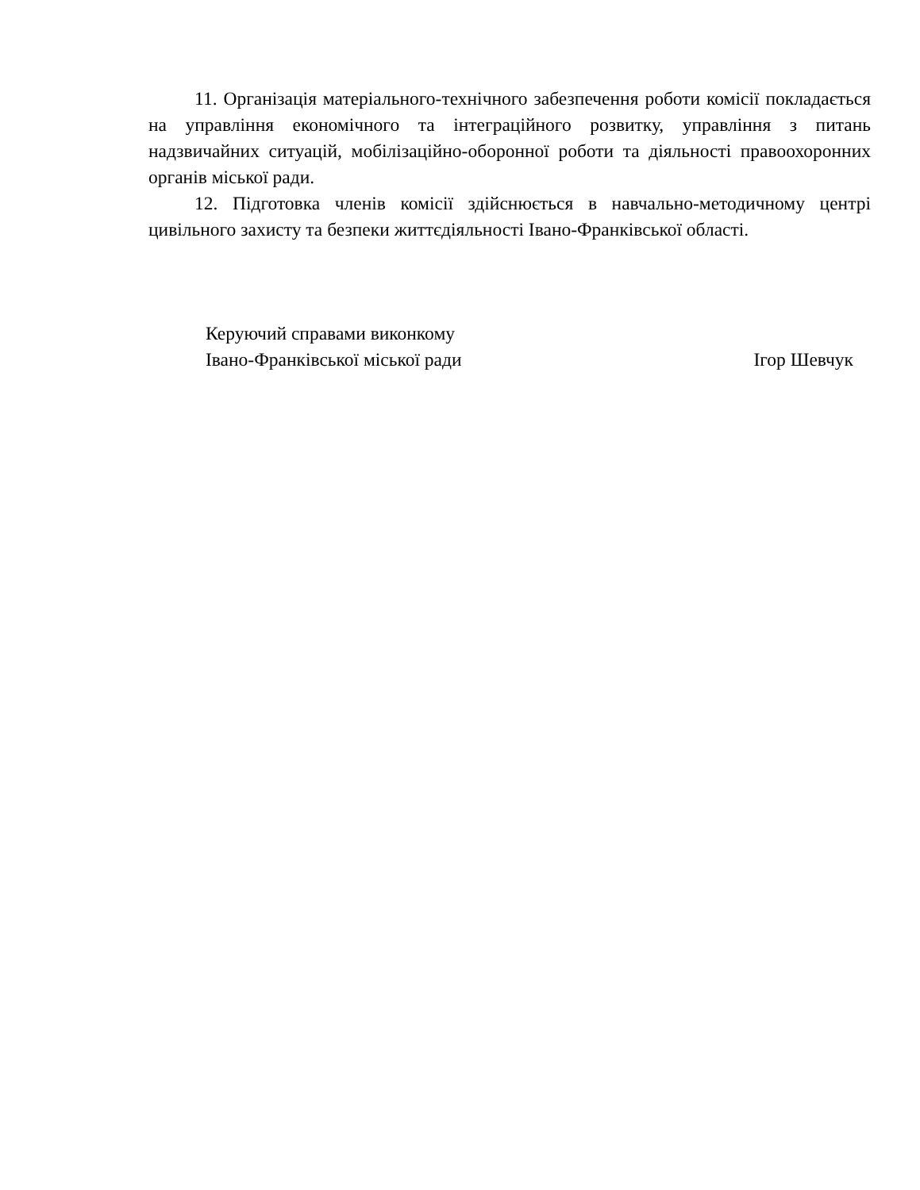11. Організація матеріального-технічного забезпечення роботи комісії покладається на управління економічного та інтеграційного розвитку, управління з питань надзвичайних ситуацій, мобілізаційно-оборонної роботи та діяльності правоохоронних органів міської ради.
12. Підготовка членів комісії здійснюється в навчально-методичному центрі цивільного захисту та безпеки життєдіяльності Івано-Франківської області.
Керуючий справами виконкому
Івано-Франківської міської ради
Ігор Шевчук